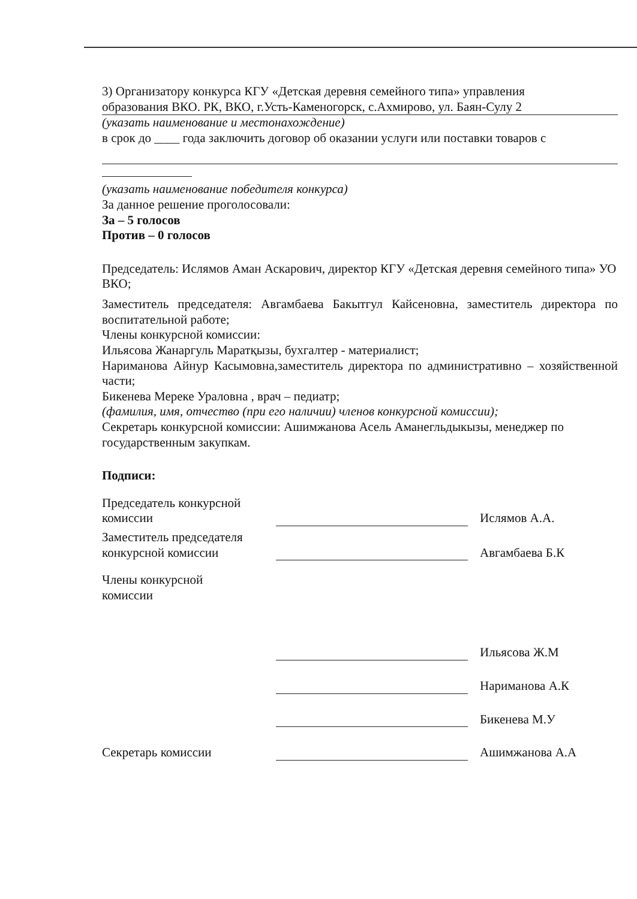3) Организатору конкурса КГУ «Детская деревня семейного типа» управления
образования ВКО. РК, ВКО, г.Усть-Каменогорск, с.Ахмирово, ул. Баян-Сулу 2
(указать наименование и местонахождение)
в срок до ____ года заключить договор об оказании услуги или поставки товаров с
(указать наименование победителя конкурса)
За данное решение проголосовали:
За – 5 голосов
Против – 0 голосов
Председатель: Ислямов Аман Аскарович, директор КГУ «Детская деревня семейного типа» УО ВКО;
Заместитель председателя: Авгамбаева Бакытгул Кайсеновна, заместитель директора по воспитательной работе;
Члены конкурсной комиссии:
Ильясова Жанаргуль Маратқызы, бухгалтер - материалист;
Нариманова Айнур Касымовна,заместитель директора по административно – хозяйственной части;
Бикенева Мереке Ураловна , врач – педиатр;
(фамилия, имя, отчество (при его наличии) членов конкурсной комиссии);
Секретарь конкурсной комиссии: Ашимжанова Асель Аманегльдыкызы, менеджер по государственным закупкам.
Подписи:
Председатель конкурсной комиссии
Ислямов А.А.
Заместитель председателя конкурсной комиссии
Авгамбаева Б.К
Члены конкурсной комиссии
Ильясова Ж.М
Нариманова А.К
Бикенева М.У
Секретарь комиссии
Ашимжанова А.А